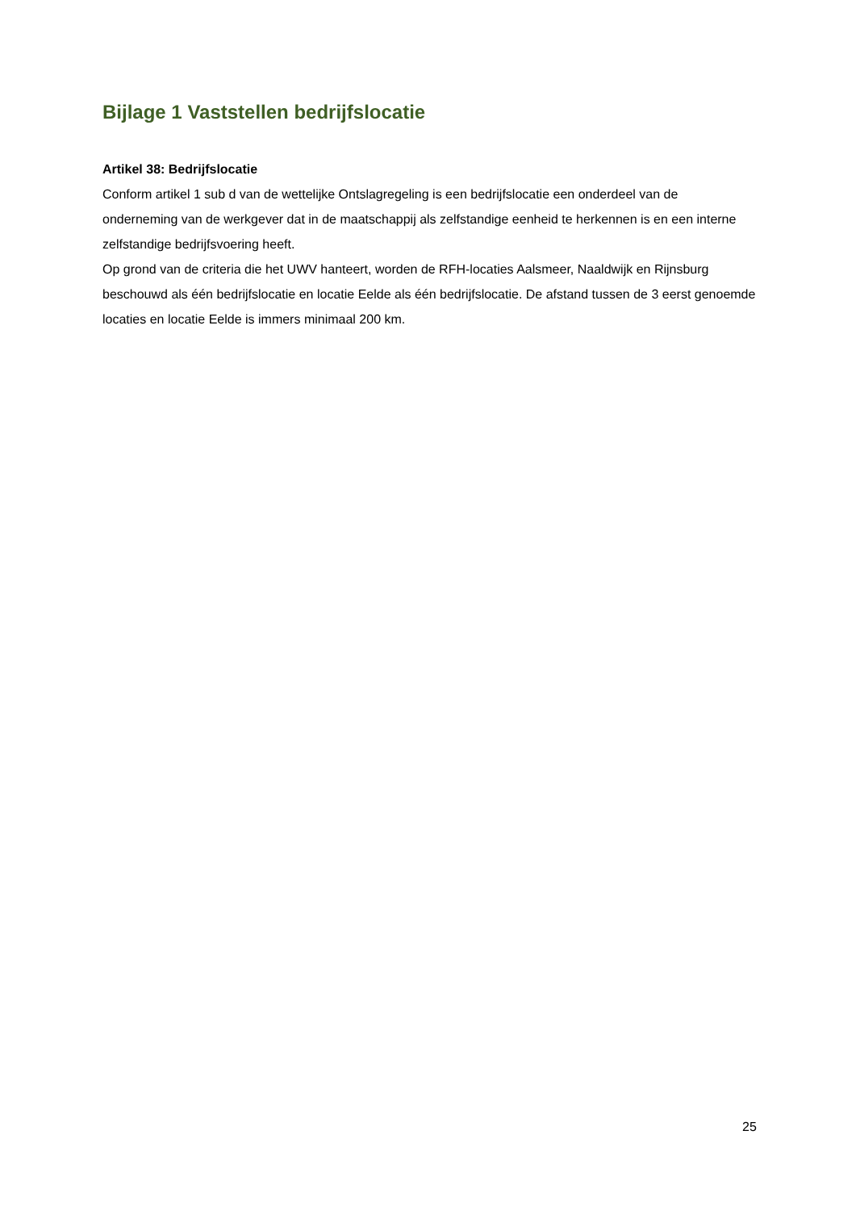Bijlage 1 Vaststellen bedrijfslocatie
Artikel 38: Bedrijfslocatie
Conform artikel 1 sub d van de wettelijke Ontslagregeling is een bedrijfslocatie een onderdeel van de onderneming van de werkgever dat in de maatschappij als zelfstandige eenheid te herkennen is en een interne zelfstandige bedrijfsvoering heeft.
Op grond van de criteria die het UWV hanteert, worden de RFH-locaties Aalsmeer, Naaldwijk en Rijnsburg beschouwd als één bedrijfslocatie en locatie Eelde als één bedrijfslocatie. De afstand tussen de 3 eerst genoemde locaties en locatie Eelde is immers minimaal 200 km.
25